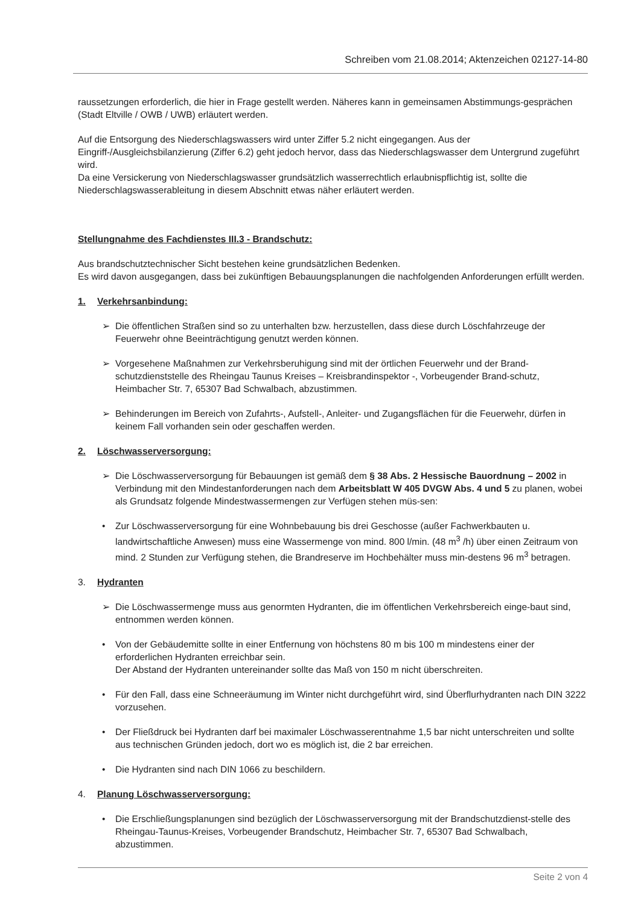Schreiben vom 21.08.2014; Aktenzeichen 02127-14-80
raussetzungen erforderlich, die hier in Frage gestellt werden. Näheres kann in gemeinsamen Abstimmungs-gesprächen (Stadt Eltville / OWB / UWB) erläutert werden.
Auf die Entsorgung des Niederschlagswassers wird unter Ziffer 5.2 nicht eingegangen. Aus der Eingriff-/Ausgleichsbilanzierung (Ziffer 6.2) geht jedoch hervor, dass das Niederschlagswasser dem Untergrund zugeführt wird.
Da eine Versickerung von Niederschlagswasser grundsätzlich wasserrechtlich erlaubnispflichtig ist, sollte die Niederschlagswasserableitung in diesem Abschnitt etwas näher erläutert werden.
Stellungnahme des Fachdienstes III.3 - Brandschutz:
Aus brandschutztechnischer Sicht bestehen keine grundsätzlichen Bedenken.
Es wird davon ausgegangen, dass bei zukünftigen Bebauungsplanungen die nachfolgenden Anforderungen erfüllt werden.
1. Verkehrsanbindung:
➢ Die öffentlichen Straßen sind so zu unterhalten bzw. herzustellen, dass diese durch Löschfahrzeuge der Feuerwehr ohne Beeinträchtigung genutzt werden können.
➢ Vorgesehene Maßnahmen zur Verkehrsberuhigung sind mit der örtlichen Feuerwehr und der Brand-schutzdienststelle des Rheingau Taunus Kreises – Kreisbrandinspektor -, Vorbeugender Brand-schutz, Heimbacher Str. 7, 65307 Bad Schwalbach, abzustimmen.
➢ Behinderungen im Bereich von Zufahrts-, Aufstell-, Anleiter- und Zugangsflächen für die Feuerwehr, dürfen in keinem Fall vorhanden sein oder geschaffen werden.
2. Löschwasserversorgung:
➢ Die Löschwasserversorgung für Bebauungen ist gemäß dem § 38 Abs. 2 Hessische Bauordnung – 2002 in Verbindung mit den Mindestanforderungen nach dem Arbeitsblatt W 405 DVGW Abs. 4 und 5 zu planen, wobei als Grundsatz folgende Mindestwassermengen zur Verfügen stehen müs-sen:
• Zur Löschwasserversorgung für eine Wohnbebauung bis drei Geschosse (außer Fachwerkbauten u. landwirtschaftliche Anwesen) muss eine Wassermenge von mind. 800 l/min. (48 m<sup>3</sup> /h) über einen Zeitraum von mind. 2 Stunden zur Verfügung stehen, die Brandreserve im Hochbehälter muss min-destens 96 m<sup>3</sup> betragen.
3. Hydranten
➢ Die Löschwassermenge muss aus genormten Hydranten, die im öffentlichen Verkehrsbereich einge-baut sind, entnommen werden können.
• Von der Gebäudemitte sollte in einer Entfernung von höchstens 80 m bis 100 m mindestens einer der erforderlichen Hydranten erreichbar sein.
Der Abstand der Hydranten untereinander sollte das Maß von 150 m nicht überschreiten.
• Für den Fall, dass eine Schneeräumung im Winter nicht durchgeführt wird, sind Überflurhydranten nach DIN 3222 vorzusehen.
• Der Fließdruck bei Hydranten darf bei maximaler Löschwasserentnahme 1,5 bar nicht unterschreiten und sollte aus technischen Gründen jedoch, dort wo es möglich ist, die 2 bar erreichen.
• Die Hydranten sind nach DIN 1066 zu beschildern.
4. Planung Löschwasserversorgung:
• Die Erschließungsplanungen sind bezüglich der Löschwasserversorgung mit der Brandschutzdienst-stelle des Rheingau-Taunus-Kreises, Vorbeugender Brandschutz, Heimbacher Str. 7, 65307 Bad Schwalbach, abzustimmen.
Seite 2 von 4